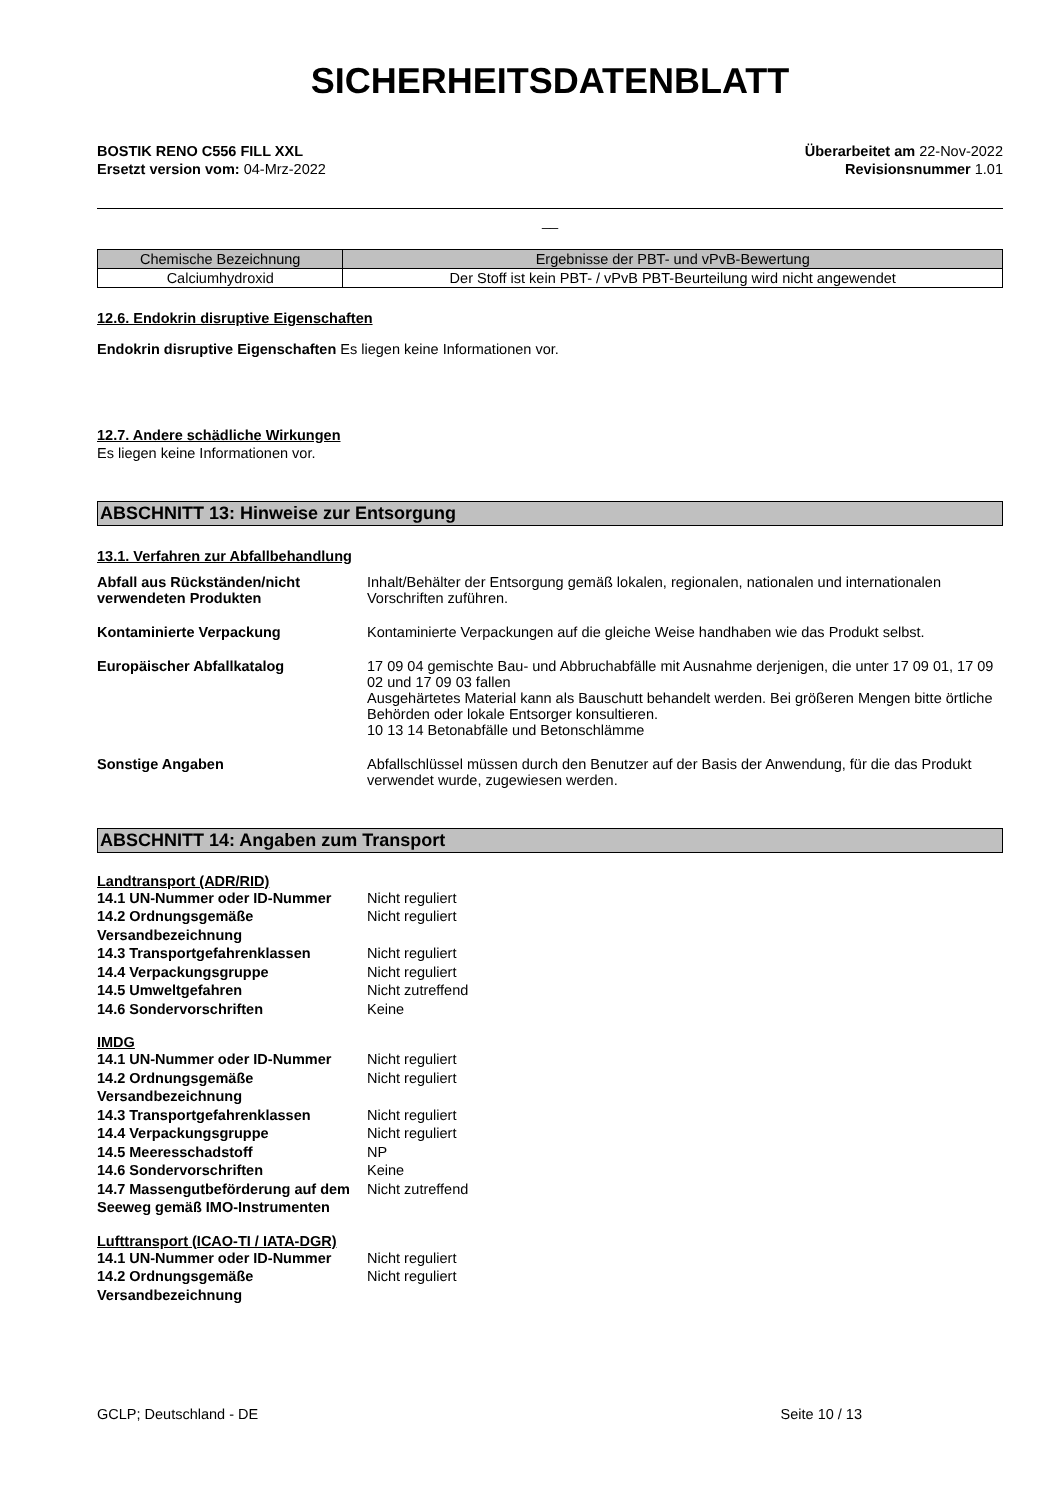SICHERHEITSDATENBLATT
BOSTIK RENO C556 FILL XXL
Ersetzt version vom: 04-Mrz-2022
Überarbeitet am 22-Nov-2022
Revisionsnummer 1.01
__
| Chemische Bezeichnung | Ergebnisse der PBT- und vPvB-Bewertung |
| --- | --- |
| Calciumhydroxid | Der Stoff ist kein PBT- / vPvB PBT-Beurteilung wird nicht angewendet |
12.6. Endokrin disruptive Eigenschaften
Endokrin disruptive Eigenschaften Es liegen keine Informationen vor.
12.7. Andere schädliche Wirkungen
Es liegen keine Informationen vor.
ABSCHNITT 13: Hinweise zur Entsorgung
13.1. Verfahren zur Abfallbehandlung
Abfall aus Rückständen/nicht verwendeten Produkten
Inhalt/Behälter der Entsorgung gemäß lokalen, regionalen, nationalen und internationalen Vorschriften zuführen.
Kontaminierte Verpackung
Kontaminierte Verpackungen auf die gleiche Weise handhaben wie das Produkt selbst.
Europäischer Abfallkatalog
17 09 04 gemischte Bau- und Abbruchabfälle mit Ausnahme derjenigen, die unter 17 09 01, 17 09 02 und 17 09 03 fallen
Ausgehärtetes Material kann als Bauschutt behandelt werden. Bei größeren Mengen bitte örtliche Behörden oder lokale Entsorger konsultieren.
10 13 14 Betonabfälle und Betonschlämme
Sonstige Angaben
Abfallschlüssel müssen durch den Benutzer auf der Basis der Anwendung, für die das Produkt verwendet wurde, zugewiesen werden.
ABSCHNITT 14: Angaben zum Transport
Landtransport (ADR/RID)
14.1 UN-Nummer oder ID-Nummer Nicht reguliert 14.2 Ordnungsgemäße Versandbezeichnung Nicht reguliert 14.3 Transportgefahrenklassen Nicht reguliert 14.4 Verpackungsgruppe Nicht reguliert 14.5 Umweltgefahren Nicht zutreffend 14.6 Sondervorschriften Keine
IMDG
14.1 UN-Nummer oder ID-Nummer Nicht reguliert 14.2 Ordnungsgemäße Versandbezeichnung Nicht reguliert 14.3 Transportgefahrenklassen Nicht reguliert 14.4 Verpackungsgruppe Nicht reguliert 14.5 Meeresschadstoff NP 14.6 Sondervorschriften Keine 14.7 Massengutbeförderung auf dem Seeweg gemäß IMO-Instrumenten Nicht zutreffend
Lufttransport (ICAO-TI / IATA-DGR)
14.1 UN-Nummer oder ID-Nummer Nicht reguliert 14.2 Ordnungsgemäße Versandbezeichnung Nicht reguliert
GCLP; Deutschland - DE Seite 10 / 13